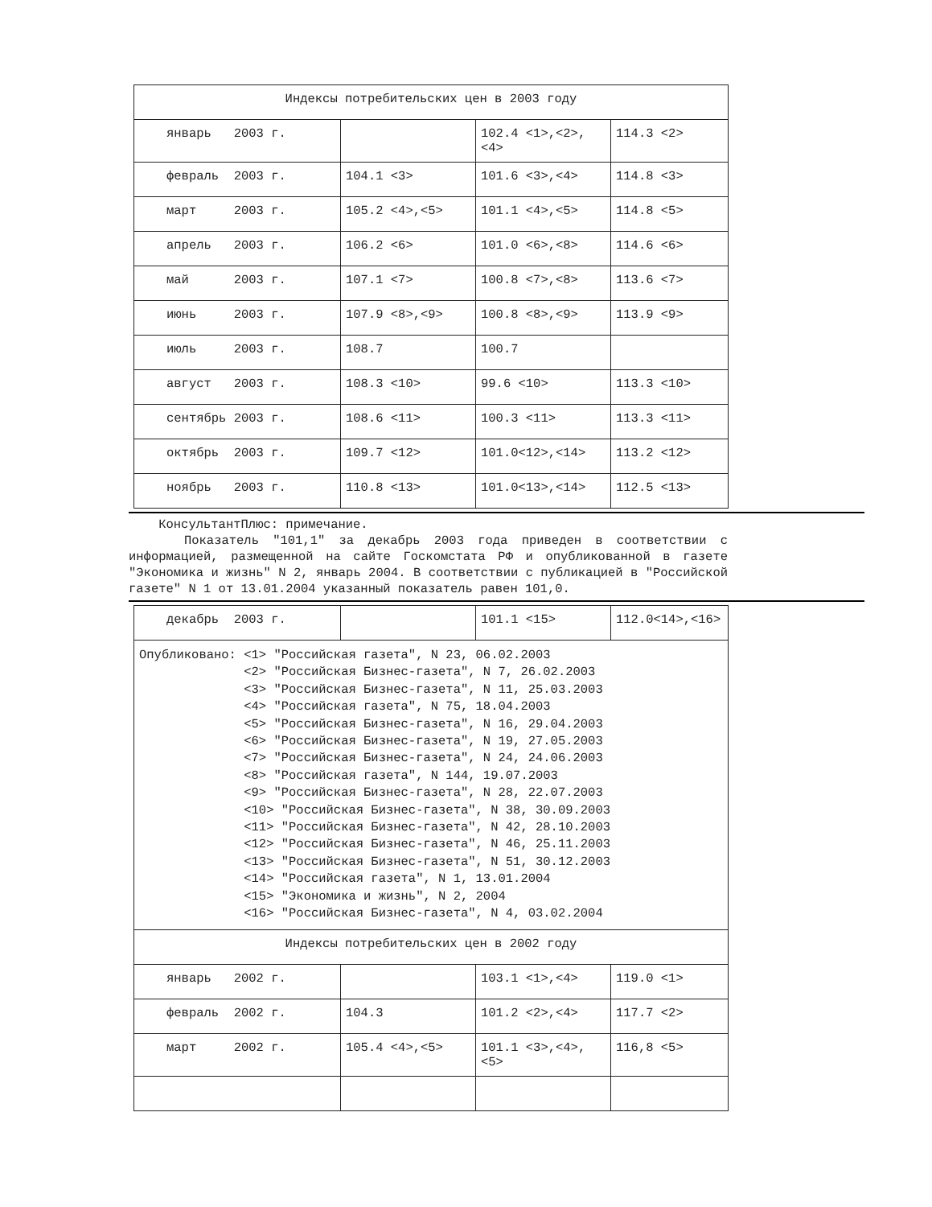| Индексы потребительских цен в 2003 году | | | |
| январь 2003 г. | | 102.4 <1>,<2>, <4> | 114.3 <2> |
| февраль 2003 г. | 104.1 <3> | 101.6 <3>,<4> | 114.8 <3> |
| март 2003 г. | 105.2 <4>,<5> | 101.1 <4>,<5> | 114.8 <5> |
| апрель 2003 г. | 106.2 <6> | 101.0 <6>,<8> | 114.6 <6> |
| май 2003 г. | 107.1 <7> | 100.8 <7>,<8> | 113.6 <7> |
| июнь 2003 г. | 107.9 <8>,<9> | 100.8 <8>,<9> | 113.9 <9> |
| июль 2003 г. | 108.7 | 100.7 | |
| август 2003 г. | 108.3 <10> | 99.6 <10> | 113.3 <10> |
| сентябрь 2003 г. | 108.6 <11> | 100.3 <11> | 113.3 <11> |
| октябрь 2003 г. | 109.7 <12> | 101.0<12>,<14> | 113.2 <12> |
| ноябрь 2003 г. | 110.8 <13> | 101.0<13>,<14> | 112.5 <13> |
КонсультантПлюс: примечание.
Показатель "101,1" за декабрь 2003 года приведен в соответствии с информацией, размещенной на сайте Госкомстата РФ и опубликованной в газете "Экономика и жизнь" N 2, январь 2004. В соответствии с публикацией в "Российской газете" N 1 от 13.01.2004 указанный показатель равен 101,0.
| декабрь 2003 г. | | 101.1 <15> | 112.0<14>,<16> |
| Опубликовано: <1> "Российская газета", N 23, 06.02.2003 <2> "Российская Бизнес-газета", N 7, 26.02.2003 <3> "Российская Бизнес-газета", N 11, 25.03.2003 <4> "Российская газета", N 75, 18.04.2003 <5> "Российская Бизнес-газета", N 16, 29.04.2003 <6> "Российская Бизнес-газета", N 19, 27.05.2003 <7> "Российская Бизнес-газета", N 24, 24.06.2003 <8> "Российская газета", N 144, 19.07.2003 <9> "Российская Бизнес-газета", N 28, 22.07.2003 <10> "Российская Бизнес-газета", N 38, 30.09.2003 <11> "Российская Бизнес-газета", N 42, 28.10.2003 <12> "Российская Бизнес-газета", N 46, 25.11.2003 <13> "Российская Бизнес-газета", N 51, 30.12.2003 <14> "Российская газета", N 1, 13.01.2004 <15> "Экономика и жизнь", N 2, 2004 <16> "Российская Бизнес-газета", N 4, 03.02.2004 | | | |
| Индексы потребительских цен в 2002 году | | | |
| январь 2002 г. | | 103.1 <1>,<4> | 119.0 <1> |
| февраль 2002 г. | 104.3 | 101.2 <2>,<4> | 117.7 <2> |
| март 2002 г. | 105.4 <4>,<5> | 101.1 <3>,<4>, <5> | 116,8 <5> |